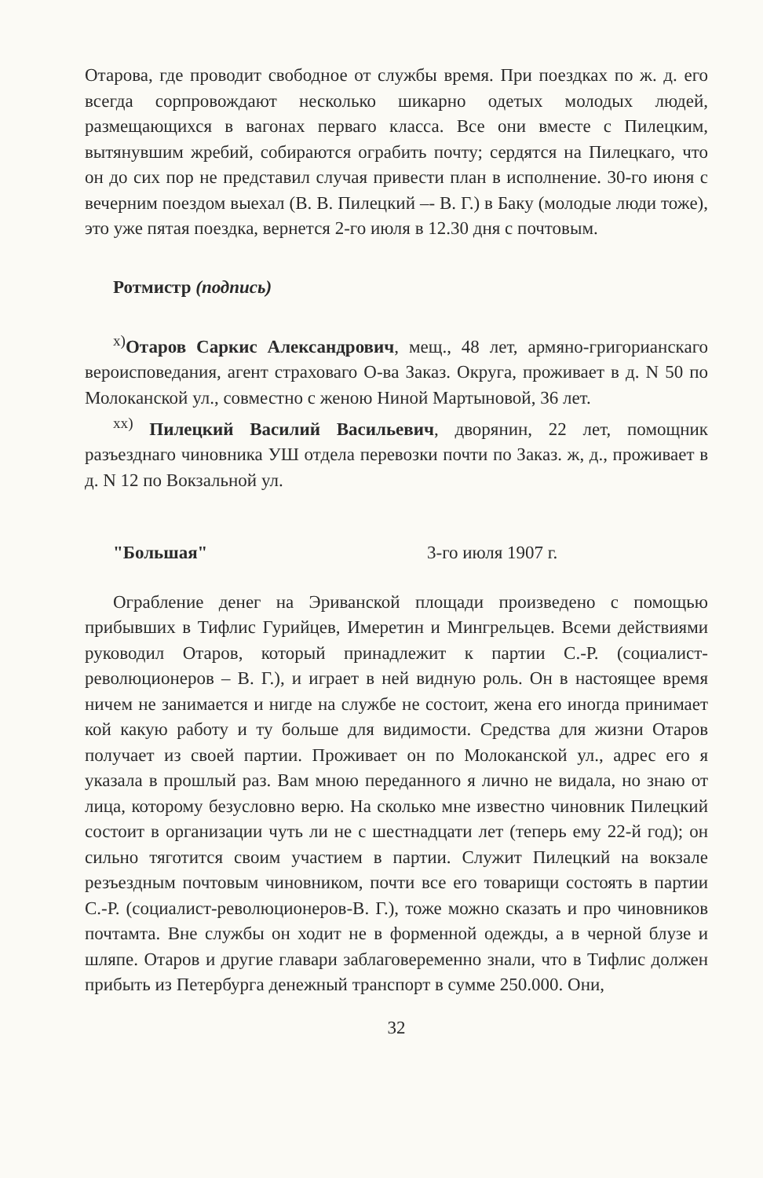Отарова, где проводит свободное от службы время. При поездках по ж. д. его всегда сорпровождают несколько шикарно одетых молодых людей, размещающихся в вагонах перваго класса. Все они вместе с Пилецким, вытянувшим жребий, собираются ограбить почту; сердятся на Пилецкаго, что он до сих пор не представил случая привести план в исполнение. 30-го июня с вечерним поездом выехал (В. В. Пилецкий –- В. Г.) в Баку (молодые люди тоже), это уже пятая поездка, вернется 2-го июля в 12.30 дня с почтовым.
Ротмистр (подпись)
<sup>х)</sup>Отаров Саркис Александрович, мещ., 48 лет, армяно-григорианскаго вероисповедания, агент страховаго О-ва Заказ. Округа, проживает в д. N 50 по Молоканской ул., совместно с женою Ниной Мартыновой, 36 лет.
<sup>хх)</sup> Пилецкий Василий Васильевич, дворянин, 22 лет, помощник разъезднаго чиновника УШ отдела перевозки почти по Заказ. ж, д., проживает в д. N 12 по Вокзальной ул.
"Большая" 3-го июля 1907 г.
Ограбление денег на Эриванской площади произведено с помощью прибывших в Тифлис Гурийцев, Имеретин и Мингрельцев. Всеми действиями руководил Отаров, который принадлежит к партии С.-Р. (социалист-революционеров – В. Г.), и играет в ней видную роль. Он в настоящее время ничем не занимается и нигде на службе не состоит, жена его иногда принимает кой какую работу и ту больше для видимости. Средства для жизни Отаров получает из своей партии. Проживает он по Молоканской ул., адрес его я указала в прошлый раз. Вам мною переданного я лично не видала, но знаю от лица, которому безусловно верю. На сколько мне известно чиновник Пилецкий состоит в организации чуть ли не с шестнадцати лет (теперь ему 22-й год); он сильно тяготится своим участием в партии. Служит Пилецкий на вокзале резъездным почтовым чиновником, почти все его товарищи состоять в партии С.-Р. (социалист-революционеров-В. Г.), тоже можно сказать и про чиновников почтамта. Вне службы он ходит не в форменной одежды, а в черной блузе и шляпе. Отаров и другие главари заблаговеременно знали, что в Тифлис должен прибыть из Петербурга денежный транспорт в сумме 250.000. Они,
32